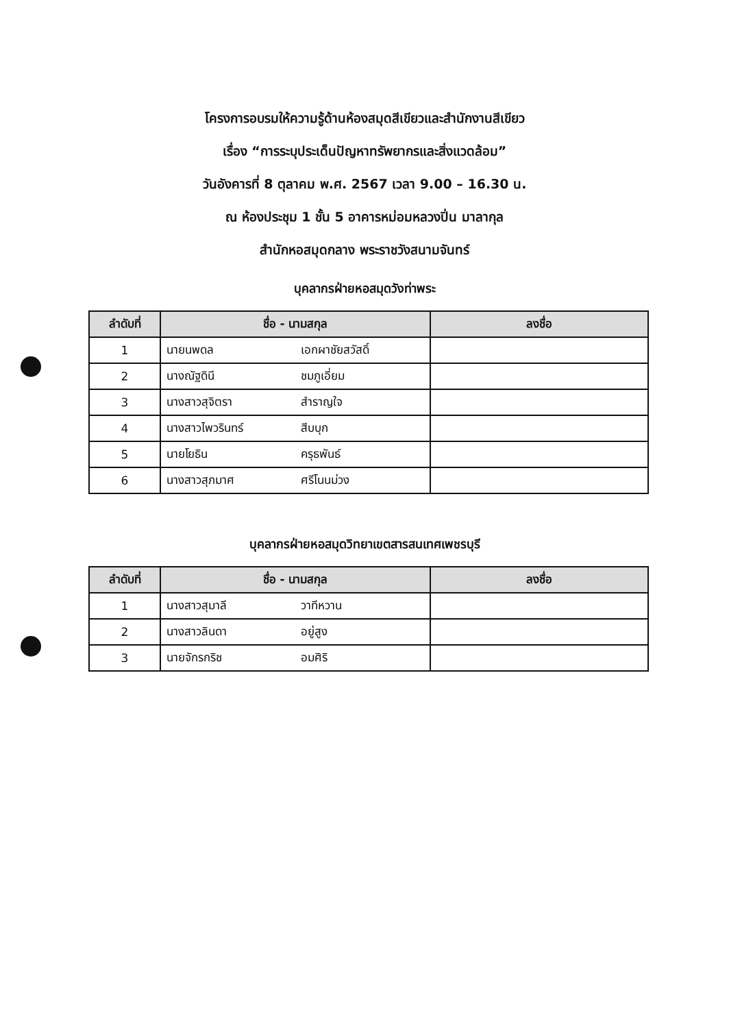โครงการอบรมให้ความรู้ด้านห้องสมุดสีเขียวและสำนักงานสีเขียว
เรื่อง “การระบุประเด็นปัญหาทรัพยากรและสิ่งแวดล้อม”
วันอังคารที่ 8 ตุลาคม พ.ศ. 2567 เวลา 9.00 – 16.30 น.
ณ ห้องประชุม 1 ชั้น 5 อาคารหม่อมหลวงปิ่น มาลากุล
สำนักหอสมุดกลาง พระราชวังสนามจันทร์
บุคลากรฝ่ายหอสมุดวังท่าพระ
| ลำดับที่ | ชื่อ - นามสกุล | | ลงชื่อ |
| --- | --- | --- | --- |
| 1 | นายนพดล | เอกผาชัยสวัสดิ์ | |
| 2 | นางณัฐดินี | ชมภูเอี่ยม | |
| 3 | นางสาวสุจิตรา | สำราญใจ | |
| 4 | นางสาวไพวรินทร์ | สีบบุก | |
| 5 | นายโยธิน | ครุธพันธ์ | |
| 6 | นางสาวสุภมาศ | ศรีโนนม่วง | |
บุคลากรฝ่ายหอสมุดวิทยาเขตสารสนเทศเพชรบุรี
| ลำดับที่ | ชื่อ - นามสกุล | | ลงชื่อ |
| --- | --- | --- | --- |
| 1 | นางสาวสุมาลี | วาทีหวาน | |
| 2 | นางสาวลินดา | อยู่สูง | |
| 3 | นายจักรกริช | อมศิริ | |